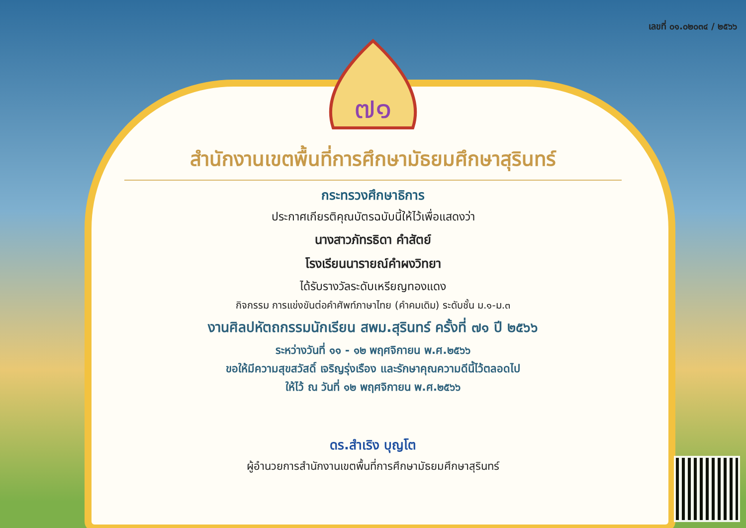เลขที่ ๐๑.๐๒๐๓๔ / ๒๕๖๖
๗๑
สำนักงานเขตพื้นที่การศึกษามัธยมศึกษาสุรินทร์
กระทรวงศึกษาธิการ
ประกาศเกียรติคุณบัตรฉบับนี้ให้ไว้เพื่อแสดงว่า
นางสาวภัทรธิดา คำสัตย์
โรงเรียนนารายณ์คำผงวิทยา
ได้รับรางวัลระดับเหรียญทองแดง
กิจกรรม การแข่งขันต่อคำศัพท์ภาษาไทย (คำคมเดิม) ระดับชั้น ม.๑-ม.๓
งานศิลปหัตถกรรมนักเรียน สพม.สุรินทร์ ครั้งที่ ๗๑ ปี ๒๕๖๖
ระหว่างวันที่ ๑๑ - ๑๒ พฤศจิกายน พ.ศ.๒๕๖๖
ขอให้มีความสุขสวัสดิ์ เจริญรุ่งเรือง และรักษาคุณความดีนี้ไว้ตลอดไป
ให้ไว้ ณ วันที่ ๑๒ พฤศจิกายน พ.ศ.๒๕๖๖
ดร.สำเริง บุญโต
ผู้อำนวยการสำนักงานเขตพื้นที่การศึกษามัธยมศึกษาสุรินทร์